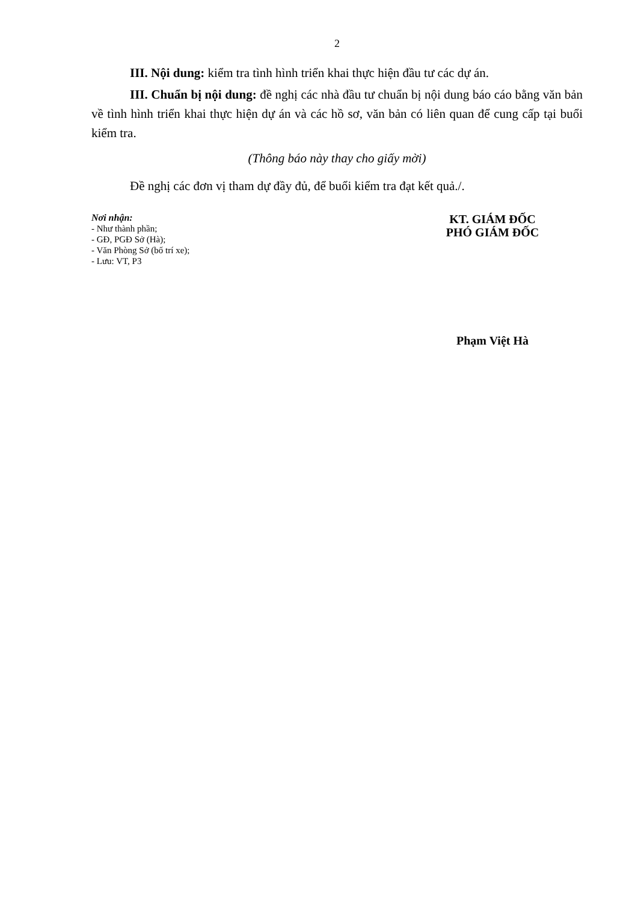2
III. Nội dung: kiểm tra tình hình triển khai thực hiện đầu tư các dự án.
III. Chuẩn bị nội dung: đề nghị các nhà đầu tư chuẩn bị nội dung báo cáo bằng văn bản về tình hình triển khai thực hiện dự án và các hồ sơ, văn bản có liên quan để cung cấp tại buổi kiểm tra.
(Thông báo này thay cho giấy mời)
Đề nghị các đơn vị tham dự đầy đủ, để buổi kiểm tra đạt kết quả./.
Nơi nhận:
- Như thành phần;
- GĐ, PGĐ Sở (Hà);
- Văn Phòng Sở (bố trí xe);
- Lưu: VT, P3
KT. GIÁM ĐỐC
PHÓ GIÁM ĐỐC
Phạm Việt Hà